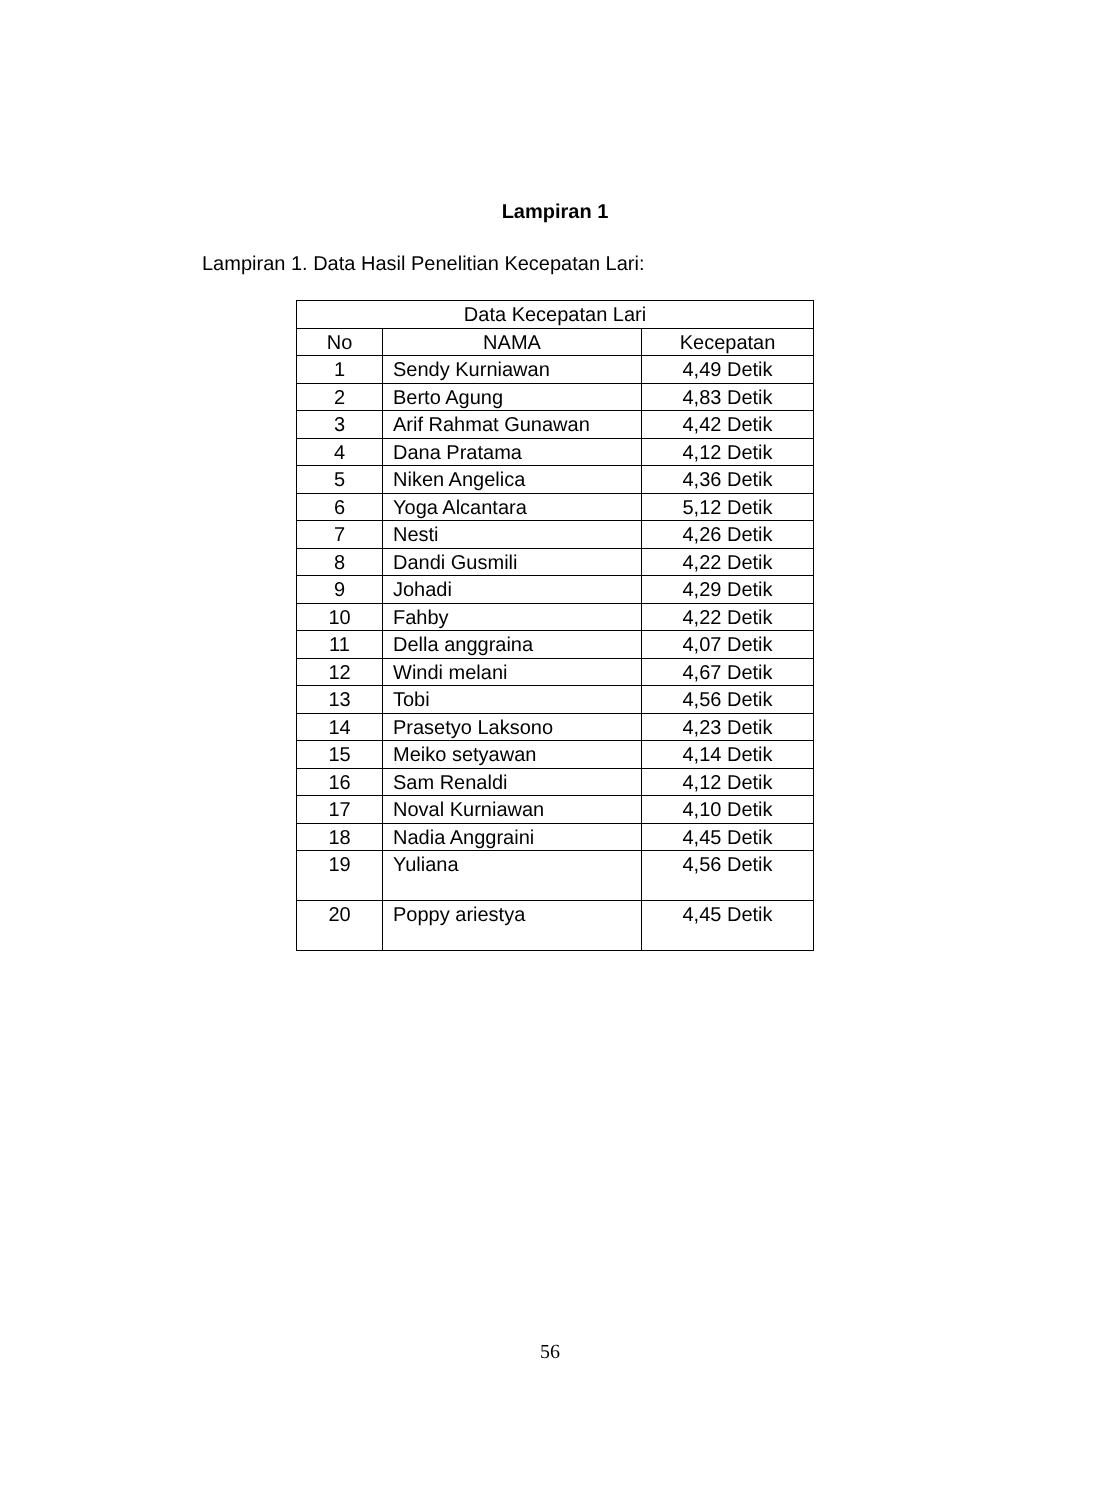Lampiran 1
Lampiran 1. Data Hasil Penelitian Kecepatan Lari:
| Data Kecepatan Lari | | |
| --- | --- | --- |
| No | NAMA | Kecepatan |
| 1 | Sendy Kurniawan | 4,49 Detik |
| 2 | Berto Agung | 4,83 Detik |
| 3 | Arif Rahmat Gunawan | 4,42 Detik |
| 4 | Dana Pratama | 4,12 Detik |
| 5 | Niken Angelica | 4,36 Detik |
| 6 | Yoga Alcantara | 5,12 Detik |
| 7 | Nesti | 4,26 Detik |
| 8 | Dandi Gusmili | 4,22 Detik |
| 9 | Johadi | 4,29 Detik |
| 10 | Fahby | 4,22 Detik |
| 11 | Della anggraina | 4,07 Detik |
| 12 | Windi melani | 4,67 Detik |
| 13 | Tobi | 4,56 Detik |
| 14 | Prasetyo Laksono | 4,23 Detik |
| 15 | Meiko setyawan | 4,14 Detik |
| 16 | Sam Renaldi | 4,12 Detik |
| 17 | Noval Kurniawan | 4,10 Detik |
| 18 | Nadia Anggraini | 4,45 Detik |
| 19 | Yuliana | 4,56 Detik |
| 20 | Poppy ariestya | 4,45 Detik |
56